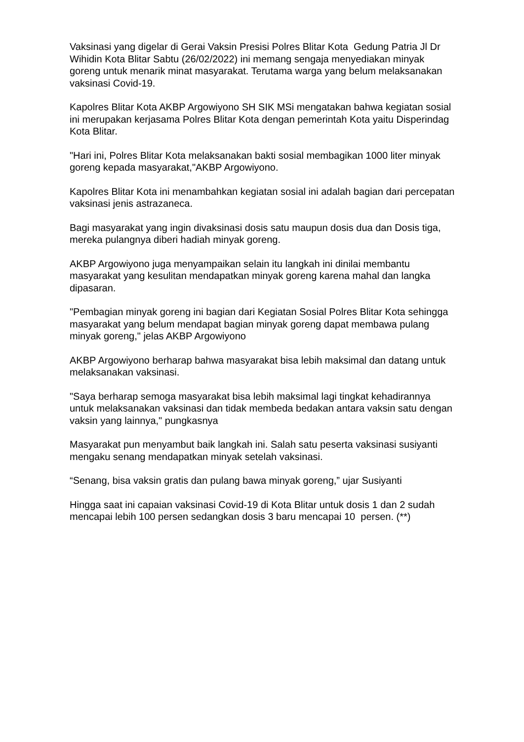Vaksinasi yang digelar di Gerai Vaksin Presisi Polres Blitar Kota Gedung Patria Jl Dr Wihidin Kota Blitar Sabtu (26/02/2022) ini memang sengaja menyediakan minyak goreng untuk menarik minat masyarakat. Terutama warga yang belum melaksanakan vaksinasi Covid-19.
Kapolres Blitar Kota AKBP Argowiyono SH SIK MSi mengatakan bahwa kegiatan sosial ini merupakan kerjasama Polres Blitar Kota dengan pemerintah Kota yaitu Disperindag Kota Blitar.
"Hari ini, Polres Blitar Kota melaksanakan bakti sosial membagikan 1000 liter minyak goreng kepada masyarakat,"AKBP Argowiyono.
Kapolres Blitar Kota ini menambahkan kegiatan sosial ini adalah bagian dari percepatan vaksinasi jenis astrazaneca.
Bagi masyarakat yang ingin divaksinasi dosis satu maupun dosis dua dan Dosis tiga, mereka pulangnya diberi hadiah minyak goreng.
AKBP Argowiyono juga menyampaikan selain itu langkah ini dinilai membantu masyarakat yang kesulitan mendapatkan minyak goreng karena mahal dan langka dipasaran.
"Pembagian minyak goreng ini bagian dari Kegiatan Sosial Polres Blitar Kota sehingga masyarakat yang belum mendapat bagian minyak goreng dapat membawa pulang minyak goreng," jelas AKBP Argowiyono
AKBP Argowiyono berharap bahwa masyarakat bisa lebih maksimal dan datang untuk melaksanakan vaksinasi.
"Saya berharap semoga masyarakat bisa lebih maksimal lagi tingkat kehadirannya untuk melaksanakan vaksinasi dan tidak membeda bedakan antara vaksin satu dengan vaksin yang lainnya," pungkasnya
Masyarakat pun menyambut baik langkah ini. Salah satu peserta vaksinasi susiyanti mengaku senang mendapatkan minyak setelah vaksinasi.
“Senang, bisa vaksin gratis dan pulang bawa minyak goreng,” ujar Susiyanti
Hingga saat ini capaian vaksinasi Covid-19 di Kota Blitar untuk dosis 1 dan 2 sudah mencapai lebih 100 persen sedangkan dosis 3 baru mencapai 10 persen. (**)